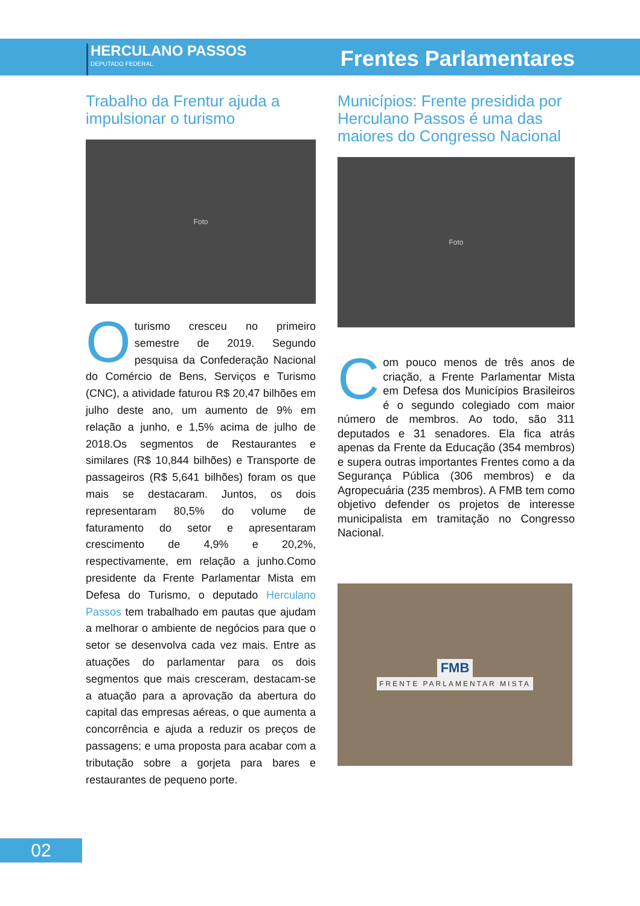HERCULANO PASSOS
DEPUTADO FEDERAL
Frentes Parlamentares
Trabalho da Frentur ajuda a impulsionar o turismo
Foto
Oturismo cresceu no primeiro semestre de 2019. Segundo pesquisa da Confederação Nacional do Comércio de Bens, Serviços e Turismo (CNC), a atividade faturou R$ 20,47 bilhões em julho deste ano, um aumento de 9% em relação a junho, e 1,5% acima de julho de 2018.Os segmentos de Restaurantes e similares (R$ 10,844 bilhões) e Transporte de passageiros (R$ 5,641 bilhões) foram os que mais se destacaram. Juntos, os dois representaram 80,5% do volume de faturamento do setor e apresentaram crescimento de 4,9% e 20,2%, respectivamente, em relação a junho.Como presidente da Frente Parlamentar Mista em Defesa do Turismo, o deputado Herculano Passos tem trabalhado em pautas que ajudam a melhorar o ambiente de negócios para que o setor se desenvolva cada vez mais. Entre as atuações do parlamentar para os dois segmentos que mais cresceram, destacam-se a atuação para a aprovação da abertura do capital das empresas aéreas, o que aumenta a concorrência e ajuda a reduzir os preços de passagens; e uma proposta para acabar com a tributação sobre a gorjeta para bares e restaurantes de pequeno porte.
Municípios: Frente presidida por Herculano Passos é uma das maiores do Congresso Nacional
Foto
Com pouco menos de três anos de criação, a Frente Parlamentar Mista em Defesa dos Municípios Brasileiros é o segundo colegiado com maior número de membros. Ao todo, são 311 deputados e 31 senadores. Ela fica atrás apenas da Frente da Educação (354 membros) e supera outras importantes Frentes como a da Segurança Pública (306 membros) e da Agropecuária (235 membros). A FMB tem como objetivo defender os projetos de interesse municipalista em tramitação no Congresso Nacional.
FMB
FRENTE PARLAMENTAR MISTA
02